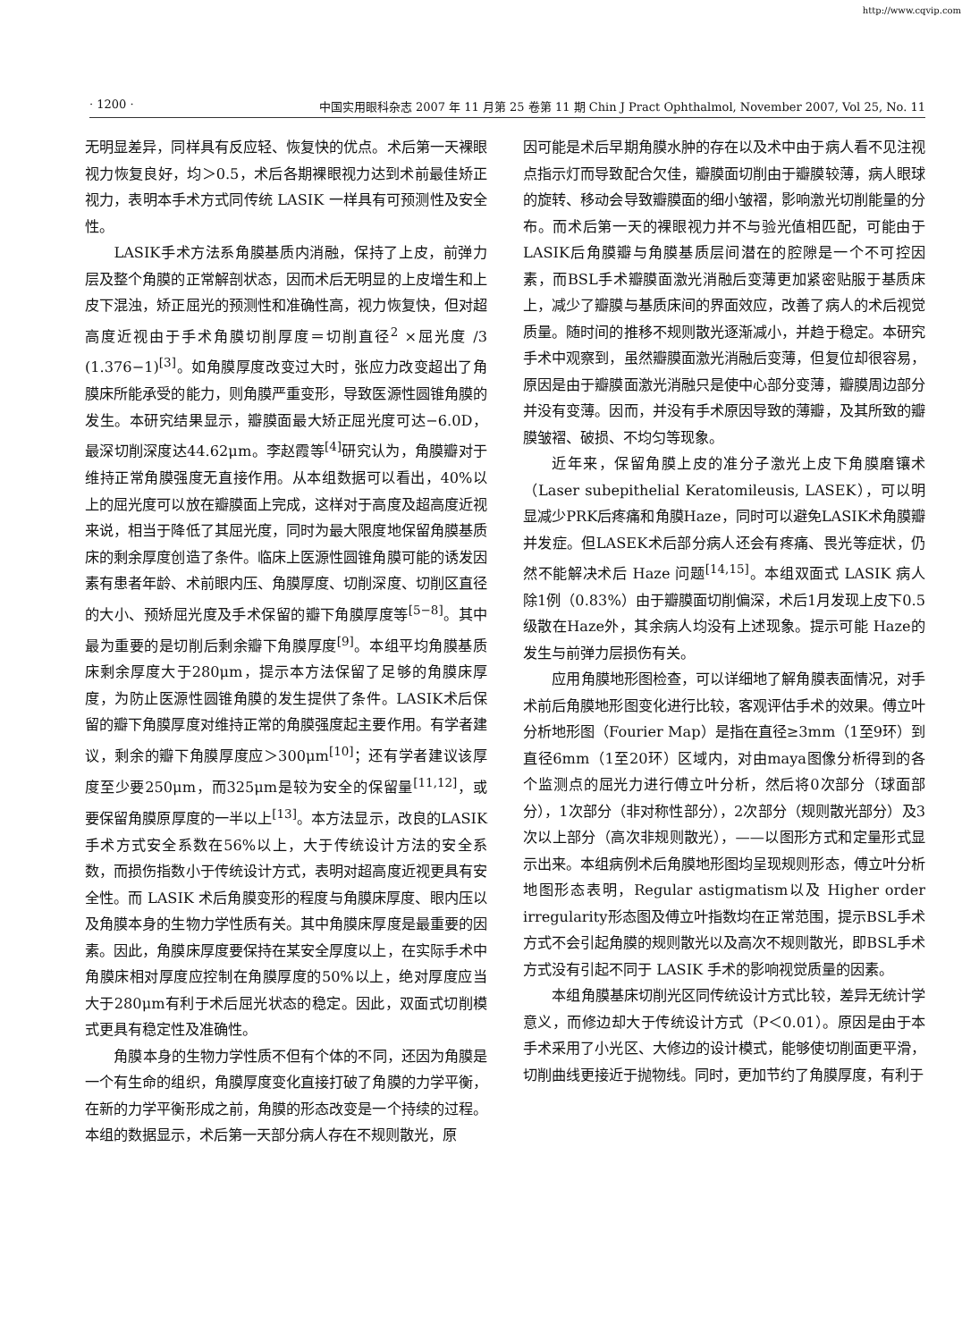http://www.cqvip.com
· 1200 · 中国实用眼科杂志 2007 年 11 月第 25 卷第 11 期 Chin J Pract Ophthalmol, November 2007, Vol 25, No. 11
无明显差异，同样具有反应轻、恢复快的优点。术后第一天裸眼视力恢复良好，均＞0.5，术后各期裸眼视力达到术前最佳矫正视力，表明本手术方式同传统 LASIK 一样具有可预测性及安全性。
LASIK手术方法系角膜基质内消融，保持了上皮，前弹力层及整个角膜的正常解剖状态，因而术后无明显的上皮增生和上皮下混浊，矫正屈光的预测性和准确性高，视力恢复快，但对超高度近视由于手术角膜切削厚度＝切削直径<sup>2</sup> ×屈光度 /3 (1.376−1)<sup>[3]</sup>。如角膜厚度改变过大时，张应力改变超出了角膜床所能承受的能力，则角膜严重变形，导致医源性圆锥角膜的发生。本研究结果显示，瓣膜面最大矫正屈光度可达−6.0D，最深切削深度达44.62μm。李赵霞等<sup>[4]</sup>研究认为，角膜瓣对于维持正常角膜强度无直接作用。从本组数据可以看出，40%以上的屈光度可以放在瓣膜面上完成，这样对于高度及超高度近视来说，相当于降低了其屈光度，同时为最大限度地保留角膜基质床的剩余厚度创造了条件。临床上医源性圆锥角膜可能的诱发因素有患者年龄、术前眼内压、角膜厚度、切削深度、切削区直径的大小、预矫屈光度及手术保留的瓣下角膜厚度等<sup>[5−8]</sup>。其中最为重要的是切削后剩余瓣下角膜厚度<sup>[9]</sup>。本组平均角膜基质床剩余厚度大于280μm，提示本方法保留了足够的角膜床厚度，为防止医源性圆锥角膜的发生提供了条件。LASIK术后保留的瓣下角膜厚度对维持正常的角膜强度起主要作用。有学者建议，剩余的瓣下角膜厚度应＞300μm<sup>[10]</sup>；还有学者建议该厚度至少要250μm，而325μm是较为安全的保留量<sup>[11,12]</sup>，或要保留角膜原厚度的一半以上<sup>[13]</sup>。本方法显示，改良的LASIK手术方式安全系数在56%以上，大于传统设计方法的安全系数，而损伤指数小于传统设计方式，表明对超高度近视更具有安全性。而 LASIK 术后角膜变形的程度与角膜床厚度、眼内压以及角膜本身的生物力学性质有关。其中角膜床厚度是最重要的因素。因此，角膜床厚度要保持在某安全厚度以上，在实际手术中角膜床相对厚度应控制在角膜厚度的50%以上，绝对厚度应当大于280μm有利于术后屈光状态的稳定。因此，双面式切削模式更具有稳定性及准确性。
角膜本身的生物力学性质不但有个体的不同，还因为角膜是一个有生命的组织，角膜厚度变化直接打破了角膜的力学平衡，在新的力学平衡形成之前，角膜的形态改变是一个持续的过程。本组的数据显示，术后第一天部分病人存在不规则散光，原
因可能是术后早期角膜水肿的存在以及术中由于病人看不见注视点指示灯而导致配合欠佳，瓣膜面切削由于瓣膜较薄，病人眼球的旋转、移动会导致瓣膜面的细小皱褶，影响激光切削能量的分布。而术后第一天的裸眼视力并不与验光值相匹配，可能由于LASIK后角膜瓣与角膜基质层间潜在的腔隙是一个不可控因素，而BSL手术瓣膜面激光消融后变薄更加紧密贴服于基质床上，减少了瓣膜与基质床间的界面效应，改善了病人的术后视觉质量。随时间的推移不规则散光逐渐减小，并趋于稳定。本研究手术中观察到，虽然瓣膜面激光消融后变薄，但复位却很容易，原因是由于瓣膜面激光消融只是使中心部分变薄，瓣膜周边部分并没有变薄。因而，并没有手术原因导致的薄瓣，及其所致的瓣膜皱褶、破损、不均匀等现象。
近年来，保留角膜上皮的准分子激光上皮下角膜磨镶术（Laser subepithelial Keratomileusis, LASEK），可以明显减少PRK后疼痛和角膜Haze，同时可以避免LASIK术角膜瓣并发症。但LASEK术后部分病人还会有疼痛、畏光等症状，仍然不能解决术后 Haze 问题<sup>[14,15]</sup>。本组双面式 LASIK 病人除1例（0.83%）由于瓣膜面切削偏深，术后1月发现上皮下0.5级散在Haze外，其余病人均没有上述现象。提示可能 Haze的发生与前弹力层损伤有关。
应用角膜地形图检查，可以详细地了解角膜表面情况，对手术前后角膜地形图变化进行比较，客观评估手术的效果。傅立叶分析地形图（Fourier Map）是指在直径≥3mm（1至9环）到直径6mm（1至20环）区域内，对由maya图像分析得到的各个监测点的屈光力进行傅立叶分析，然后将0次部分（球面部分），1次部分（非对称性部分），2次部分（规则散光部分）及3次以上部分（高次非规则散光），——以图形方式和定量形式显示出来。本组病例术后角膜地形图均呈现规则形态，傅立叶分析地图形态表明，Regular astigmatism以及 Higher order irregularity形态图及傅立叶指数均在正常范围，提示BSL手术方式不会引起角膜的规则散光以及高次不规则散光，即BSL手术方式没有引起不同于 LASIK 手术的影响视觉质量的因素。
本组角膜基床切削光区同传统设计方式比较，差异无统计学意义，而修边却大于传统设计方式（P＜0.01）。原因是由于本手术采用了小光区、大修边的设计模式，能够使切削面更平滑，切削曲线更接近于抛物线。同时，更加节约了角膜厚度，有利于